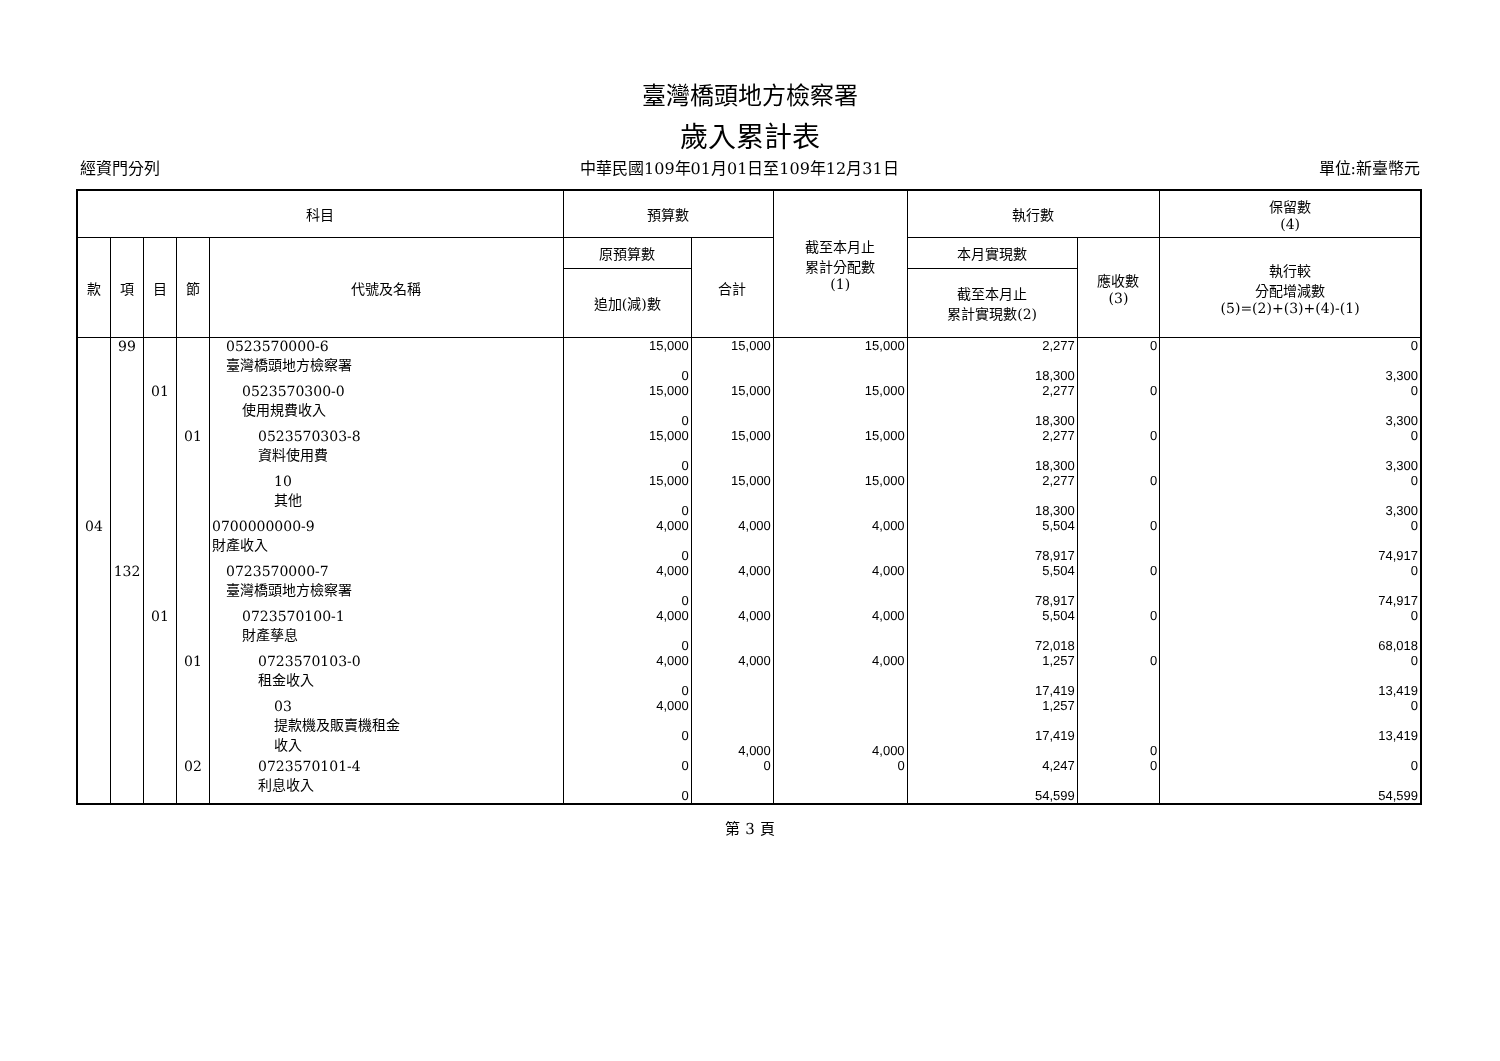臺灣橋頭地方檢察署
歲入累計表
經資門分列 中華民國109年01月01日至109年12月31日 單位:新臺幣元
| 科目 | | | | | 預算數 | | 截至本月止 累計分配數 (1) | 執行數 | | 保留數 (4) |
| --- | --- | --- | --- | --- | --- | --- | --- | --- | --- | --- |
| 款 | 項 | 目 | 節 | 代號及名稱 | 原預算數 | 合計 | | 本月實現數 | 應收數 (3) | 執行較 分配增減數 (5)=(2)+(3)+(4)-(1) |
| | | | | | 追加(減)數 | | | 截至本月止 累計實現數(2) | | |
| | 99 | | | 0523570000-6 臺灣橋頭地方檢察署 | 15,000 0 | 15,000 | 15,000 | 2,277 18,300 | 0 | 0 3,300 |
| | | 01 | | 0523570300-0 使用規費收入 | 15,000 0 | 15,000 | 15,000 | 2,277 18,300 | 0 | 0 3,300 |
| | | | 01 | 0523570303-8 資料使用費 | 15,000 0 | 15,000 | 15,000 | 2,277 18,300 | 0 | 0 3,300 |
| | | | | 10 其他 | 15,000 0 | 15,000 | 15,000 | 2,277 18,300 | 0 | 0 3,300 |
| 04 | | | | 0700000000-9 財產收入 | 4,000 0 | 4,000 | 4,000 | 5,504 78,917 | 0 | 0 74,917 |
| | 132 | | | 0723570000-7 臺灣橋頭地方檢察署 | 4,000 0 | 4,000 | 4,000 | 5,504 78,917 | 0 | 0 74,917 |
| | | 01 | | 0723570100-1 財產孳息 | 4,000 0 | 4,000 | 4,000 | 5,504 72,018 | 0 | 0 68,018 |
| | | | 01 | 0723570103-0 租金收入 | 4,000 0 | 4,000 | 4,000 | 1,257 17,419 | 0 | 0 13,419 |
| | | | | 03 提款機及販賣機租金 收入 | 4,000 0 | 4,000 | 4,000 | 1,257 17,419 | 0 | 0 13,419 |
| | | | 02 | 0723570101-4 利息收入 | 0 0 | 0 | 0 | 4,247 54,599 | 0 | 0 54,599 |
第 3 頁